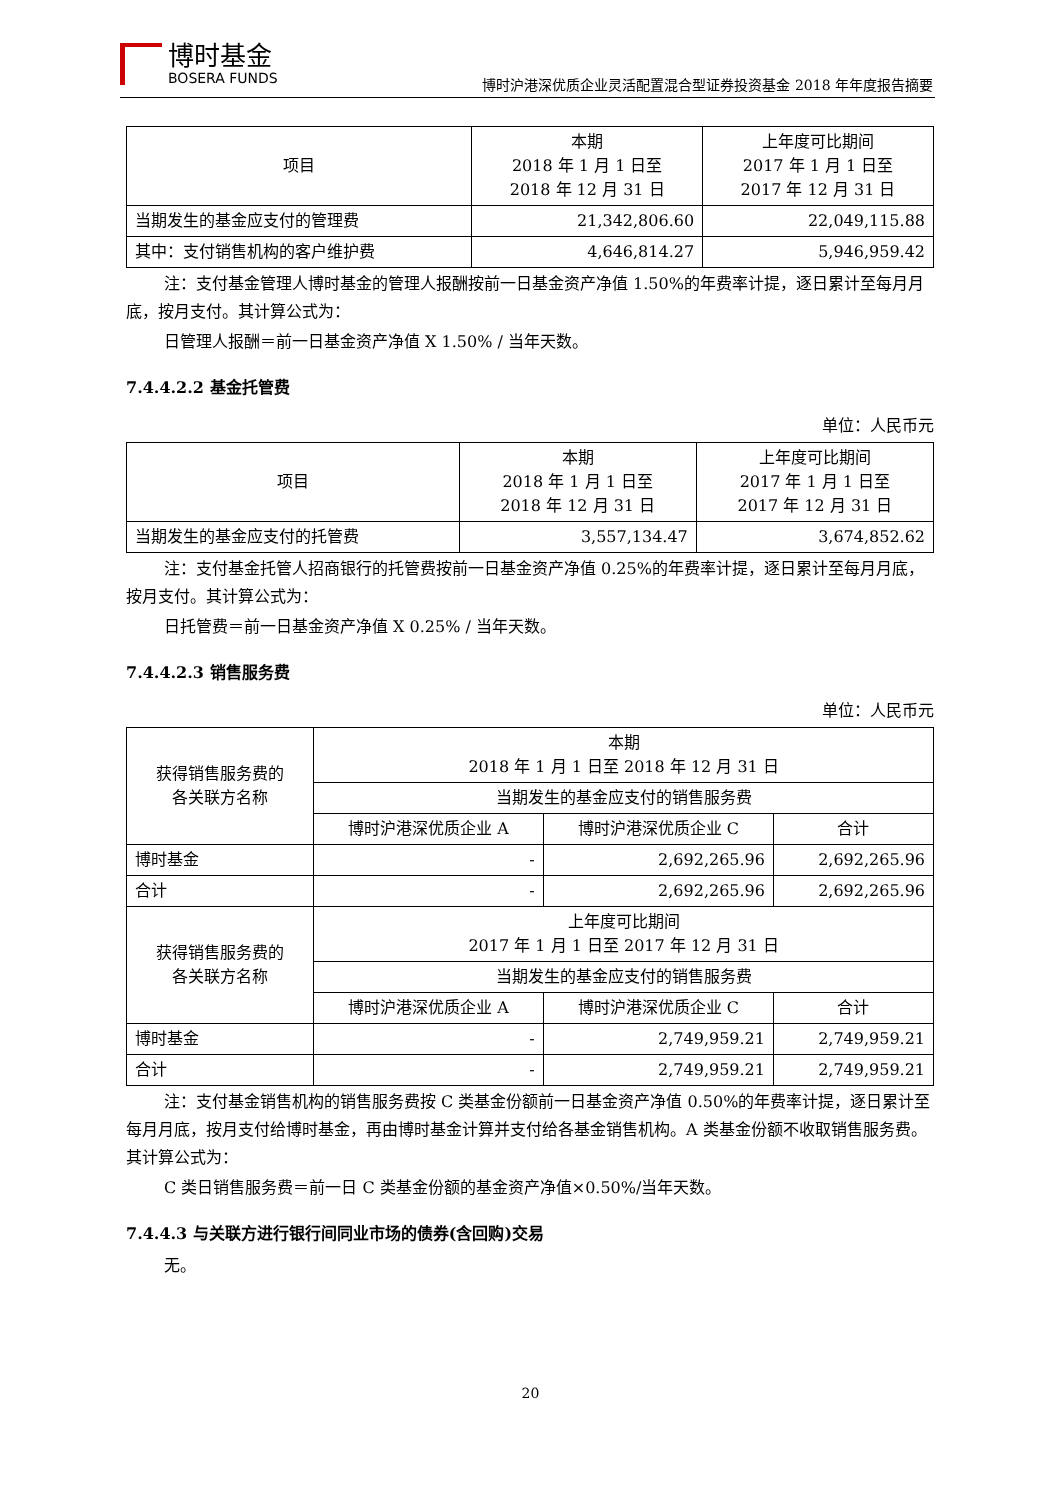博时基金
BOSERA FUNDS
博时沪港深优质企业灵活配置混合型证券投资基金 2018 年年度报告摘要
| 项目 | 本期 2018 年 1 月 1 日至 2018 年 12 月 31 日 | 上年度可比期间 2017 年 1 月 1 日至 2017 年 12 月 31 日 |
| --- | --- | --- |
| 当期发生的基金应支付的管理费 | 21,342,806.60 | 22,049,115.88 |
| 其中：支付销售机构的客户维护费 | 4,646,814.27 | 5,946,959.42 |
注：支付基金管理人博时基金的管理人报酬按前一日基金资产净值 1.50%的年费率计提，逐日累计至每月月底，按月支付。其计算公式为：
日管理人报酬＝前一日基金资产净值 X 1.50% / 当年天数。
7.4.4.2.2 基金托管费
单位：人民币元
| 项目 | 本期 2018 年 1 月 1 日至 2018 年 12 月 31 日 | 上年度可比期间 2017 年 1 月 1 日至 2017 年 12 月 31 日 |
| --- | --- | --- |
| 当期发生的基金应支付的托管费 | 3,557,134.47 | 3,674,852.62 |
注：支付基金托管人招商银行的托管费按前一日基金资产净值 0.25%的年费率计提，逐日累计至每月月底，按月支付。其计算公式为：
日托管费＝前一日基金资产净值 X 0.25% / 当年天数。
7.4.4.2.3 销售服务费
单位：人民币元
| 获得销售服务费的 各关联方名称 | 本期 2018 年 1 月 1 日至 2018 年 12 月 31 日 | | |
| --- | --- | --- | --- |
| | 当期发生的基金应支付的销售服务费 | | |
| | 博时沪港深优质企业 A | 博时沪港深优质企业 C | 合计 |
| 博时基金 | - | 2,692,265.96 | 2,692,265.96 |
| 合计 | - | 2,692,265.96 | 2,692,265.96 |
| 获得销售服务费的 各关联方名称 | 上年度可比期间 2017 年 1 月 1 日至 2017 年 12 月 31 日 | | |
| | 当期发生的基金应支付的销售服务费 | | |
| | 博时沪港深优质企业 A | 博时沪港深优质企业 C | 合计 |
| 博时基金 | - | 2,749,959.21 | 2,749,959.21 |
| 合计 | - | 2,749,959.21 | 2,749,959.21 |
注：支付基金销售机构的销售服务费按 C 类基金份额前一日基金资产净值 0.50%的年费率计提，逐日累计至每月月底，按月支付给博时基金，再由博时基金计算并支付给各基金销售机构。A 类基金份额不收取销售服务费。其计算公式为：
C 类日销售服务费＝前一日 C 类基金份额的基金资产净值×0.50%/当年天数。
7.4.4.3 与关联方进行银行间同业市场的债券(含回购)交易
无。
20